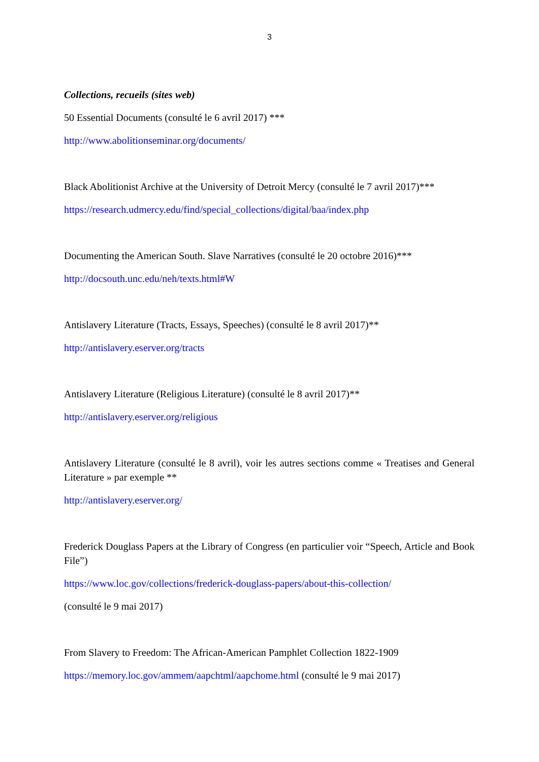3
Collections, recueils (sites web)
50 Essential Documents (consulté le 6 avril 2017) ***
http://www.abolitionseminar.org/documents/
Black Abolitionist Archive at the University of Detroit Mercy (consulté le 7 avril 2017)***
https://research.udmercy.edu/find/special_collections/digital/baa/index.php
Documenting the American South. Slave Narratives (consulté le 20 octobre 2016)***
http://docsouth.unc.edu/neh/texts.html#W
Antislavery Literature (Tracts, Essays, Speeches) (consulté le 8 avril 2017)**
http://antislavery.eserver.org/tracts
Antislavery Literature (Religious Literature) (consulté le 8 avril 2017)**
http://antislavery.eserver.org/religious
Antislavery Literature (consulté le 8 avril), voir les autres sections comme « Treatises and General Literature » par exemple **
http://antislavery.eserver.org/
Frederick Douglass Papers at the Library of Congress (en particulier voir “Speech, Article and Book File”)
https://www.loc.gov/collections/frederick-douglass-papers/about-this-collection/
(consulté le 9 mai 2017)
From Slavery to Freedom: The African-American Pamphlet Collection 1822-1909
https://memory.loc.gov/ammem/aapchtml/aapchome.html (consulté le 9 mai 2017)